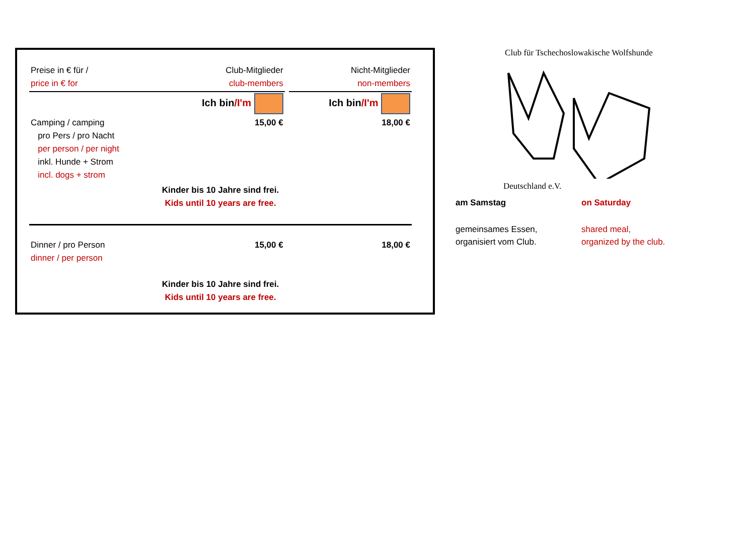| Preise in € für / price in € for | Club-Mitglieder club-members | | Nicht-Mitglieder non-members |
| | Ich bin /I'm | | Ich bin /I'm |
| Camping / camping pro Pers / pro Nacht per person / per night inkl. Hunde + Strom incl. dogs + strom | 15,00 € | | 18,00 € |
| Kinder bis 10 Jahre sind frei. Kids until 10 years are free. | | | |
| Dinner / pro Person dinner / per person | 15,00 € | | 18,00 € |
| Kinder bis 10 Jahre sind frei. Kids until 10 years are free. | | | |
Club für Tschechoslowakische Wolfshunde
Deutschland e.V.
am Samstag on Saturday
gemeinsames Essen,
organisiert vom Club.
shared meal,
organized by the club.